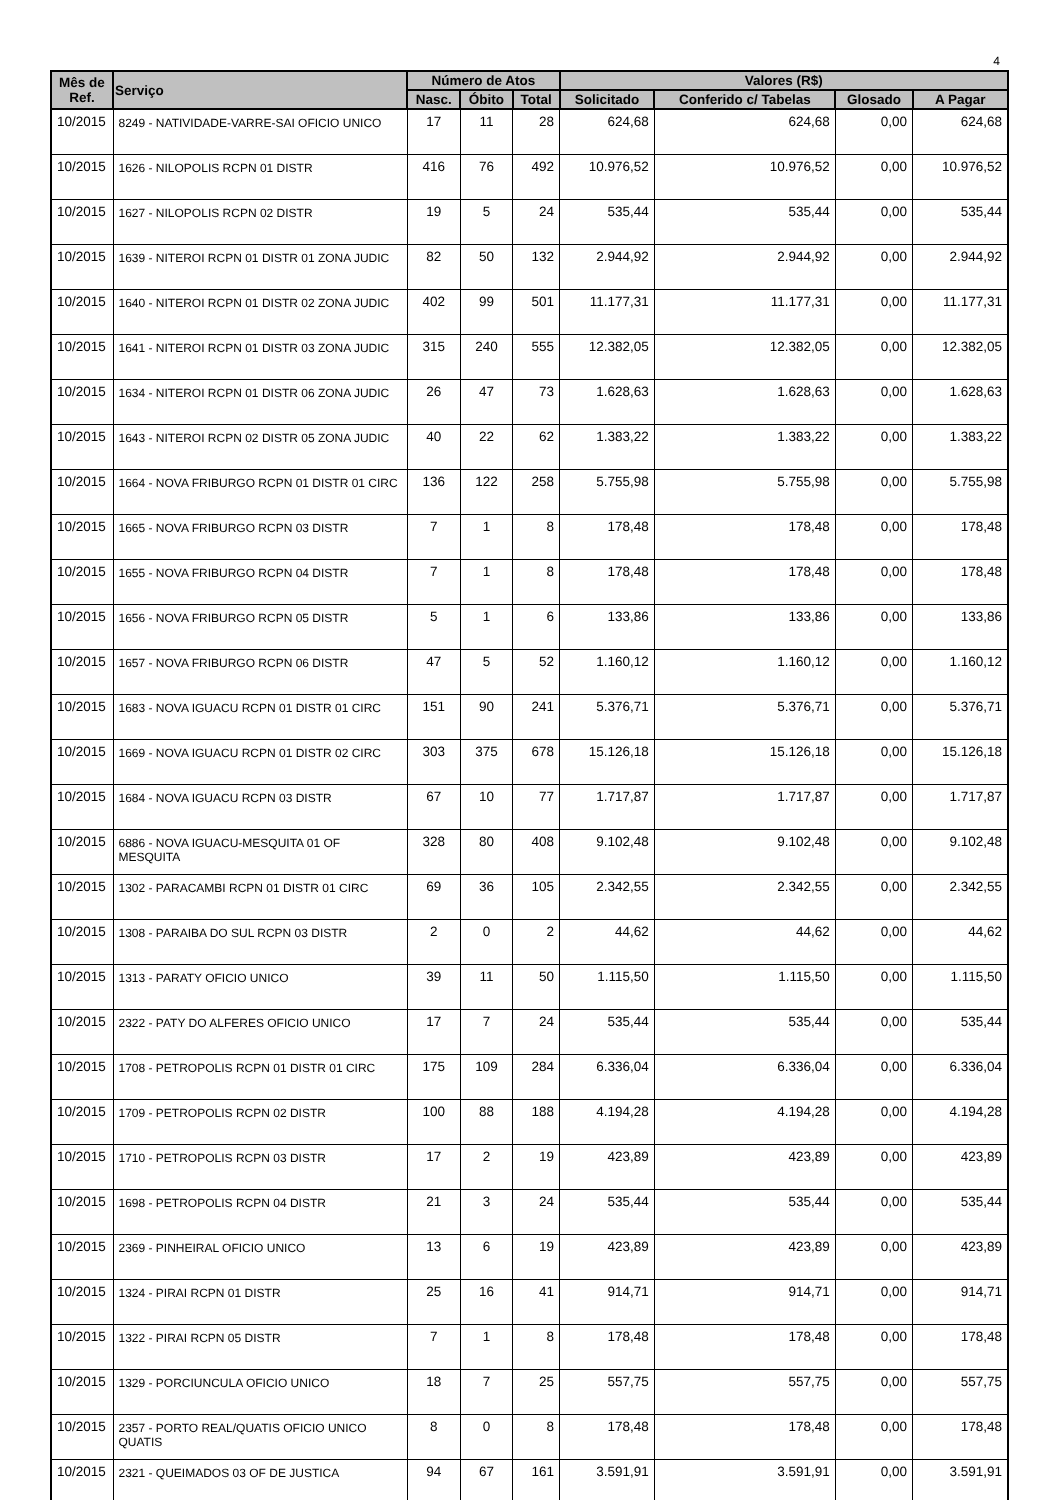4
| Mês de Ref. | Serviço | Número de Atos | | | Valores (R$) | | | |
| --- | --- | --- | --- | --- | --- | --- | --- | --- |
| | | Nasc. | Óbito | Total | Solicitado | Conferido c/ Tabelas | Glosado | A Pagar |
| 10/2015 | 8249 - NATIVIDADE-VARRE-SAI OFICIO UNICO | 17 | 11 | 28 | 624,68 | 624,68 | 0,00 | 624,68 |
| 10/2015 | 1626 - NILOPOLIS RCPN 01 DISTR | 416 | 76 | 492 | 10.976,52 | 10.976,52 | 0,00 | 10.976,52 |
| 10/2015 | 1627 - NILOPOLIS RCPN 02 DISTR | 19 | 5 | 24 | 535,44 | 535,44 | 0,00 | 535,44 |
| 10/2015 | 1639 - NITEROI RCPN 01 DISTR 01 ZONA JUDIC | 82 | 50 | 132 | 2.944,92 | 2.944,92 | 0,00 | 2.944,92 |
| 10/2015 | 1640 - NITEROI RCPN 01 DISTR 02 ZONA JUDIC | 402 | 99 | 501 | 11.177,31 | 11.177,31 | 0,00 | 11.177,31 |
| 10/2015 | 1641 - NITEROI RCPN 01 DISTR 03 ZONA JUDIC | 315 | 240 | 555 | 12.382,05 | 12.382,05 | 0,00 | 12.382,05 |
| 10/2015 | 1634 - NITEROI RCPN 01 DISTR 06 ZONA JUDIC | 26 | 47 | 73 | 1.628,63 | 1.628,63 | 0,00 | 1.628,63 |
| 10/2015 | 1643 - NITEROI RCPN 02 DISTR 05 ZONA JUDIC | 40 | 22 | 62 | 1.383,22 | 1.383,22 | 0,00 | 1.383,22 |
| 10/2015 | 1664 - NOVA FRIBURGO RCPN 01 DISTR 01 CIRC | 136 | 122 | 258 | 5.755,98 | 5.755,98 | 0,00 | 5.755,98 |
| 10/2015 | 1665 - NOVA FRIBURGO RCPN 03 DISTR | 7 | 1 | 8 | 178,48 | 178,48 | 0,00 | 178,48 |
| 10/2015 | 1655 - NOVA FRIBURGO RCPN 04 DISTR | 7 | 1 | 8 | 178,48 | 178,48 | 0,00 | 178,48 |
| 10/2015 | 1656 - NOVA FRIBURGO RCPN 05 DISTR | 5 | 1 | 6 | 133,86 | 133,86 | 0,00 | 133,86 |
| 10/2015 | 1657 - NOVA FRIBURGO RCPN 06 DISTR | 47 | 5 | 52 | 1.160,12 | 1.160,12 | 0,00 | 1.160,12 |
| 10/2015 | 1683 - NOVA IGUACU RCPN 01 DISTR 01 CIRC | 151 | 90 | 241 | 5.376,71 | 5.376,71 | 0,00 | 5.376,71 |
| 10/2015 | 1669 - NOVA IGUACU RCPN 01 DISTR 02 CIRC | 303 | 375 | 678 | 15.126,18 | 15.126,18 | 0,00 | 15.126,18 |
| 10/2015 | 1684 - NOVA IGUACU RCPN 03 DISTR | 67 | 10 | 77 | 1.717,87 | 1.717,87 | 0,00 | 1.717,87 |
| 10/2015 | 6886 - NOVA IGUACU-MESQUITA 01 OF MESQUITA | 328 | 80 | 408 | 9.102,48 | 9.102,48 | 0,00 | 9.102,48 |
| 10/2015 | 1302 - PARACAMBI RCPN 01 DISTR 01 CIRC | 69 | 36 | 105 | 2.342,55 | 2.342,55 | 0,00 | 2.342,55 |
| 10/2015 | 1308 - PARAIBA DO SUL RCPN 03 DISTR | 2 | 0 | 2 | 44,62 | 44,62 | 0,00 | 44,62 |
| 10/2015 | 1313 - PARATY OFICIO UNICO | 39 | 11 | 50 | 1.115,50 | 1.115,50 | 0,00 | 1.115,50 |
| 10/2015 | 2322 - PATY DO ALFERES OFICIO UNICO | 17 | 7 | 24 | 535,44 | 535,44 | 0,00 | 535,44 |
| 10/2015 | 1708 - PETROPOLIS RCPN 01 DISTR 01 CIRC | 175 | 109 | 284 | 6.336,04 | 6.336,04 | 0,00 | 6.336,04 |
| 10/2015 | 1709 - PETROPOLIS RCPN 02 DISTR | 100 | 88 | 188 | 4.194,28 | 4.194,28 | 0,00 | 4.194,28 |
| 10/2015 | 1710 - PETROPOLIS RCPN 03 DISTR | 17 | 2 | 19 | 423,89 | 423,89 | 0,00 | 423,89 |
| 10/2015 | 1698 - PETROPOLIS RCPN 04 DISTR | 21 | 3 | 24 | 535,44 | 535,44 | 0,00 | 535,44 |
| 10/2015 | 2369 - PINHEIRAL OFICIO UNICO | 13 | 6 | 19 | 423,89 | 423,89 | 0,00 | 423,89 |
| 10/2015 | 1324 - PIRAI RCPN 01 DISTR | 25 | 16 | 41 | 914,71 | 914,71 | 0,00 | 914,71 |
| 10/2015 | 1322 - PIRAI RCPN 05 DISTR | 7 | 1 | 8 | 178,48 | 178,48 | 0,00 | 178,48 |
| 10/2015 | 1329 - PORCIUNCULA OFICIO UNICO | 18 | 7 | 25 | 557,75 | 557,75 | 0,00 | 557,75 |
| 10/2015 | 2357 - PORTO REAL/QUATIS OFICIO UNICO QUATIS | 8 | 0 | 8 | 178,48 | 178,48 | 0,00 | 178,48 |
| 10/2015 | 2321 - QUEIMADOS 03 OF DE JUSTICA | 94 | 67 | 161 | 3.591,91 | 3.591,91 | 0,00 | 3.591,91 |